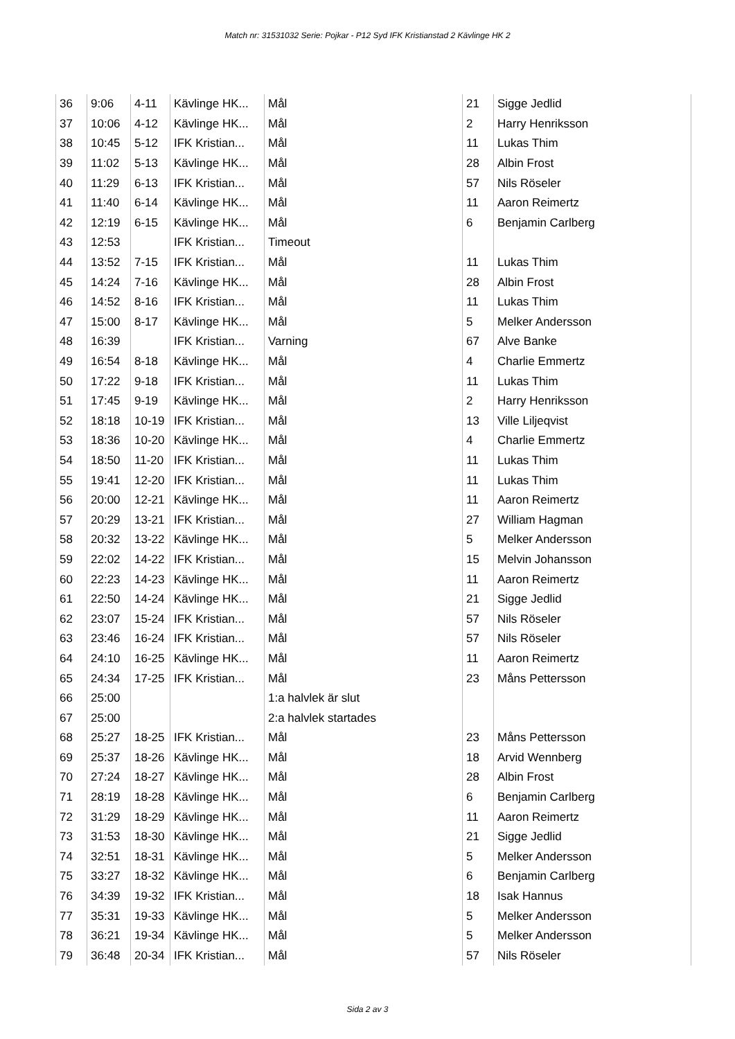Match nr: 31531032 Serie: Pojkar - P12 Syd IFK Kristianstad 2 Kävlinge HK 2
| 36 | 9:06 | 4-11 | Kävlinge HK... | Mål | 21 | Sigge Jedlid |
| 37 | 10:06 | 4-12 | Kävlinge HK... | Mål | 2 | Harry Henriksson |
| 38 | 10:45 | 5-12 | IFK Kristian... | Mål | 11 | Lukas Thim |
| 39 | 11:02 | 5-13 | Kävlinge HK... | Mål | 28 | Albin Frost |
| 40 | 11:29 | 6-13 | IFK Kristian... | Mål | 57 | Nils Röseler |
| 41 | 11:40 | 6-14 | Kävlinge HK... | Mål | 11 | Aaron Reimertz |
| 42 | 12:19 | 6-15 | Kävlinge HK... | Mål | 6 | Benjamin Carlberg |
| 43 | 12:53 | | IFK Kristian... | Timeout | | |
| 44 | 13:52 | 7-15 | IFK Kristian... | Mål | 11 | Lukas Thim |
| 45 | 14:24 | 7-16 | Kävlinge HK... | Mål | 28 | Albin Frost |
| 46 | 14:52 | 8-16 | IFK Kristian... | Mål | 11 | Lukas Thim |
| 47 | 15:00 | 8-17 | Kävlinge HK... | Mål | 5 | Melker Andersson |
| 48 | 16:39 | | IFK Kristian... | Varning | 67 | Alve Banke |
| 49 | 16:54 | 8-18 | Kävlinge HK... | Mål | 4 | Charlie Emmertz |
| 50 | 17:22 | 9-18 | IFK Kristian... | Mål | 11 | Lukas Thim |
| 51 | 17:45 | 9-19 | Kävlinge HK... | Mål | 2 | Harry Henriksson |
| 52 | 18:18 | 10-19 | IFK Kristian... | Mål | 13 | Ville Liljeqvist |
| 53 | 18:36 | 10-20 | Kävlinge HK... | Mål | 4 | Charlie Emmertz |
| 54 | 18:50 | 11-20 | IFK Kristian... | Mål | 11 | Lukas Thim |
| 55 | 19:41 | 12-20 | IFK Kristian... | Mål | 11 | Lukas Thim |
| 56 | 20:00 | 12-21 | Kävlinge HK... | Mål | 11 | Aaron Reimertz |
| 57 | 20:29 | 13-21 | IFK Kristian... | Mål | 27 | William Hagman |
| 58 | 20:32 | 13-22 | Kävlinge HK... | Mål | 5 | Melker Andersson |
| 59 | 22:02 | 14-22 | IFK Kristian... | Mål | 15 | Melvin Johansson |
| 60 | 22:23 | 14-23 | Kävlinge HK... | Mål | 11 | Aaron Reimertz |
| 61 | 22:50 | 14-24 | Kävlinge HK... | Mål | 21 | Sigge Jedlid |
| 62 | 23:07 | 15-24 | IFK Kristian... | Mål | 57 | Nils Röseler |
| 63 | 23:46 | 16-24 | IFK Kristian... | Mål | 57 | Nils Röseler |
| 64 | 24:10 | 16-25 | Kävlinge HK... | Mål | 11 | Aaron Reimertz |
| 65 | 24:34 | 17-25 | IFK Kristian... | Mål | 23 | Måns Pettersson |
| 66 | 25:00 | | | 1:a halvlek är slut | | |
| 67 | 25:00 | | | 2:a halvlek startades | | |
| 68 | 25:27 | 18-25 | IFK Kristian... | Mål | 23 | Måns Pettersson |
| 69 | 25:37 | 18-26 | Kävlinge HK... | Mål | 18 | Arvid Wennberg |
| 70 | 27:24 | 18-27 | Kävlinge HK... | Mål | 28 | Albin Frost |
| 71 | 28:19 | 18-28 | Kävlinge HK... | Mål | 6 | Benjamin Carlberg |
| 72 | 31:29 | 18-29 | Kävlinge HK... | Mål | 11 | Aaron Reimertz |
| 73 | 31:53 | 18-30 | Kävlinge HK... | Mål | 21 | Sigge Jedlid |
| 74 | 32:51 | 18-31 | Kävlinge HK... | Mål | 5 | Melker Andersson |
| 75 | 33:27 | 18-32 | Kävlinge HK... | Mål | 6 | Benjamin Carlberg |
| 76 | 34:39 | 19-32 | IFK Kristian... | Mål | 18 | Isak Hannus |
| 77 | 35:31 | 19-33 | Kävlinge HK... | Mål | 5 | Melker Andersson |
| 78 | 36:21 | 19-34 | Kävlinge HK... | Mål | 5 | Melker Andersson |
| 79 | 36:48 | 20-34 | IFK Kristian... | Mål | 57 | Nils Röseler |
Sida 2 av 3